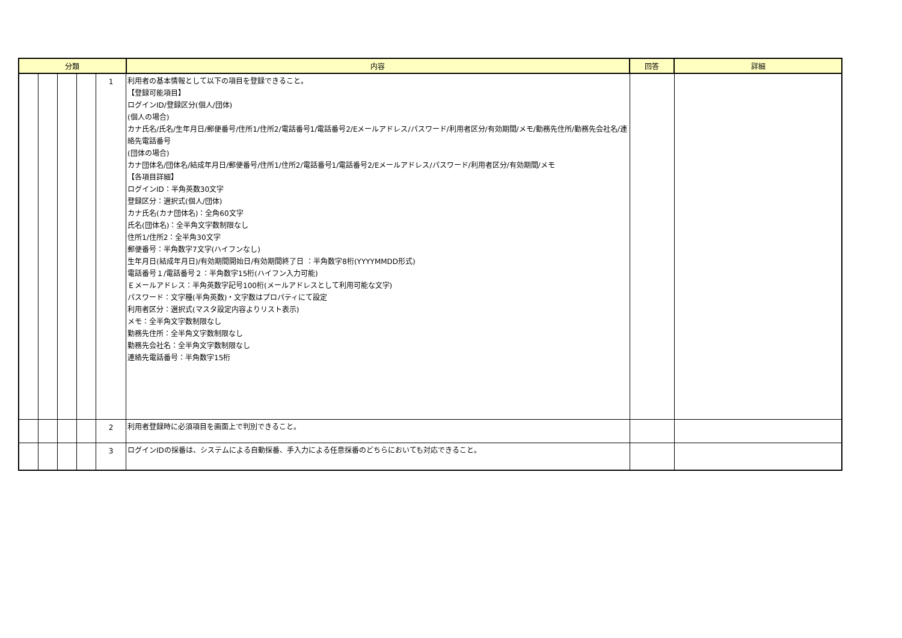| 分類 | | | | | 内容 | 回答 | 詳細 |
| --- | --- | --- | --- | --- | --- | --- | --- |
| | | | | 1 | 利用者の基本情報として以下の項目を登録できること。 【登録可能項目】 ログインID/登録区分(個人/団体) (個人の場合) カナ氏名/氏名/生年月日/郵便番号/住所1/住所2/電話番号1/電話番号2/Eメールアドレス/パスワード/利用者区分/有効期間/メモ/勤務先住所/勤務先会社名/連絡先電話番号 (団体の場合) カナ団体名/団体名/結成年月日/郵便番号/住所1/住所2/電話番号1/電話番号2/Eメールアドレス/パスワード/利用者区分/有効期間/メモ 【各項目詳細】 ログインID：半角英数30文字 登録区分：選択式(個人/団体) カナ氏名(カナ団体名)：全角60文字 氏名(団体名)：全半角文字数制限なし 住所1/住所2：全半角30文字 郵便番号：半角数字7文字(ハイフンなし) 生年月日(結成年月日)/有効期間開始日/有効期間終了日 ：半角数字8桁(YYYYMMDD形式) 電話番号１/電話番号２：半角数字15桁(ハイフン入力可能) Ｅメールアドレス：半角英数字記号100桁(メールアドレスとして利用可能な文字) パスワード：文字種(半角英数)・文字数はプロパティにて設定 利用者区分：選択式(マスタ設定内容よりリスト表示) メモ：全半角文字数制限なし 勤務先住所：全半角文字数制限なし 勤務先会社名：全半角文字数制限なし 連絡先電話番号：半角数字15桁 | | |
| | | | | 2 | 利用者登録時に必須項目を画面上で判別できること。 | | |
| | | | | 3 | ログインIDの採番は、システムによる自動採番、手入力による任意採番のどちらにおいても対応できること。 | | |